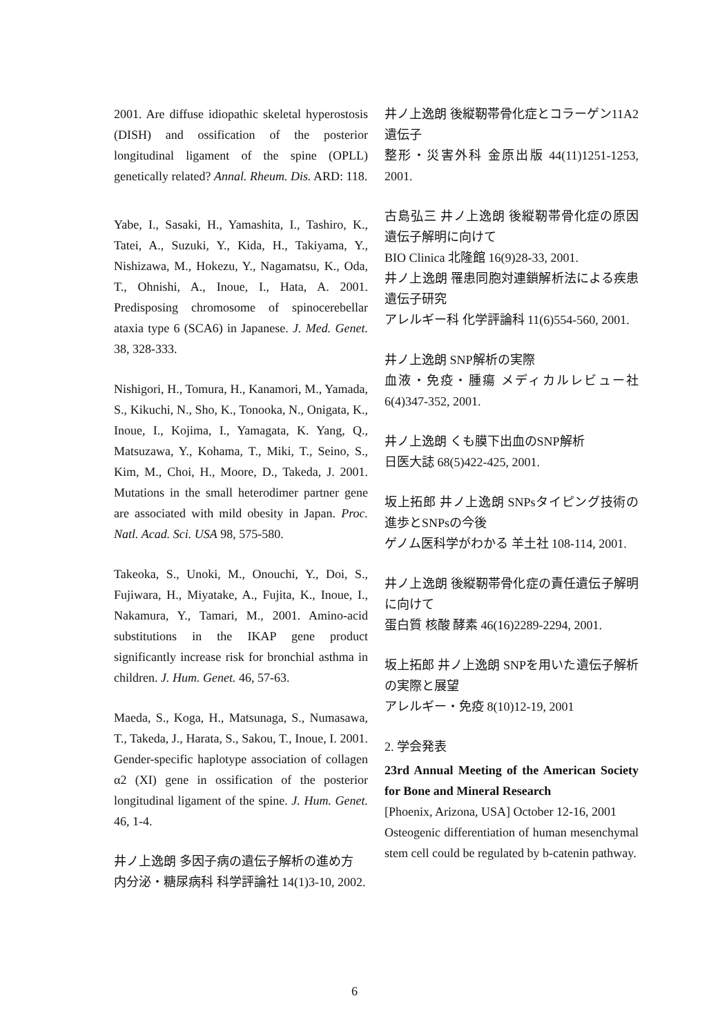2001. Are diffuse idiopathic skeletal hyperostosis (DISH) and ossification of the posterior longitudinal ligament of the spine (OPLL) genetically related? Annal. Rheum. Dis. ARD: 118.
Yabe, I., Sasaki, H., Yamashita, I., Tashiro, K., Tatei, A., Suzuki, Y., Kida, H., Takiyama, Y., Nishizawa, M., Hokezu, Y., Nagamatsu, K., Oda, T., Ohnishi, A., Inoue, I., Hata, A. 2001. Predisposing chromosome of spinocerebellar ataxia type 6 (SCA6) in Japanese. J. Med. Genet. 38, 328-333.
Nishigori, H., Tomura, H., Kanamori, M., Yamada, S., Kikuchi, N., Sho, K., Tonooka, N., Onigata, K., Inoue, I., Kojima, I., Yamagata, K. Yang, Q., Matsuzawa, Y., Kohama, T., Miki, T., Seino, S., Kim, M., Choi, H., Moore, D., Takeda, J. 2001. Mutations in the small heterodimer partner gene are associated with mild obesity in Japan. Proc. Natl. Acad. Sci. USA 98, 575-580.
Takeoka, S., Unoki, M., Onouchi, Y., Doi, S., Fujiwara, H., Miyatake, A., Fujita, K., Inoue, I., Nakamura, Y., Tamari, M., 2001. Amino-acid substitutions in the IKAP gene product significantly increase risk for bronchial asthma in children. J. Hum. Genet. 46, 57-63.
Maeda, S., Koga, H., Matsunaga, S., Numasawa, T., Takeda, J., Harata, S., Sakou, T., Inoue, I. 2001. Gender-specific haplotype association of collagen α2 (XI) gene in ossification of the posterior longitudinal ligament of the spine. J. Hum. Genet. 46, 1-4.
井ノ上逸朗 多因子病の遺伝子解析の進め方
内分泌・糖尿病科 科学評論社 14(1)3-10, 2002.
井ノ上逸朗 後縦靭帯骨化症とコラーゲン11A2遺伝子
整形・災害外科 金原出版 44(11)1251-1253, 2001.
古島弘三 井ノ上逸朗 後縦靭帯骨化症の原因遺伝子解明に向けて
BIO Clinica 北隆館 16(9)28-33, 2001.
井ノ上逸朗 罹患同胞対連鎖解析法による疾患遺伝子研究
アレルギー科 化学評論科 11(6)554-560, 2001.
井ノ上逸朗 SNP解析の実際
血液・免疫・腫瘍 メディカルレビュー社 6(4)347-352, 2001.
井ノ上逸朗 くも膜下出血のSNP解析
日医大誌 68(5)422-425, 2001.
坂上拓郎 井ノ上逸朗 SNPsタイピング技術の進歩とSNPsの今後
ゲノム医科学がわかる 羊土社 108-114, 2001.
井ノ上逸朗 後縦靭帯骨化症の責任遺伝子解明に向けて
蛋白質 核酸 酵素 46(16)2289-2294, 2001.
坂上拓郎 井ノ上逸朗 SNPを用いた遺伝子解析の実際と展望
アレルギー・免疫 8(10)12-19, 2001
2. 学会発表
23rd Annual Meeting of the American Society for Bone and Mineral Research
[Phoenix, Arizona, USA] October 12-16, 2001
Osteogenic differentiation of human mesenchymal stem cell could be regulated by b-catenin pathway.
6